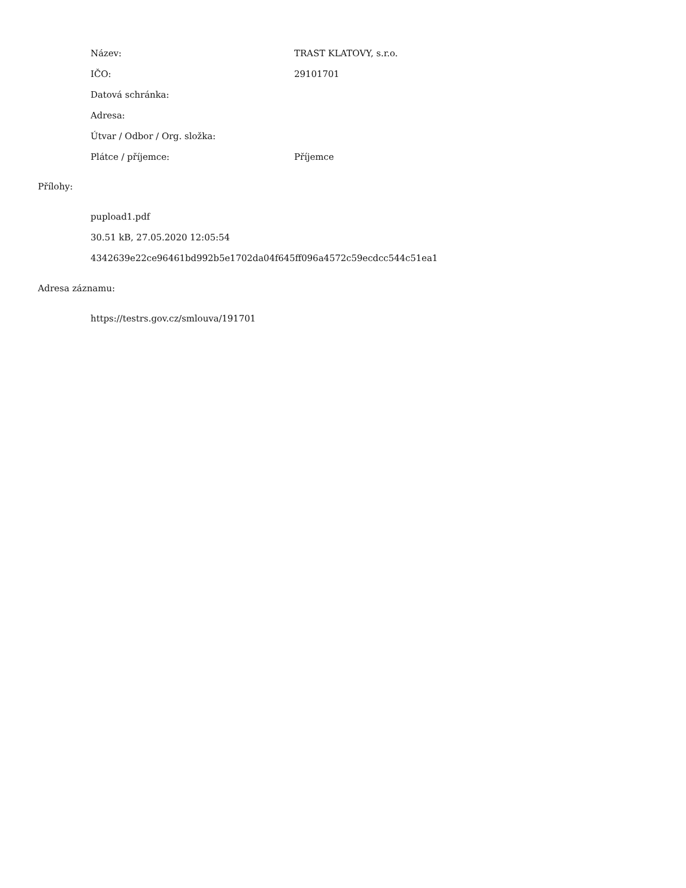| Název: | TRAST KLATOVY, s.r.o. |
| IČO: | 29101701 |
| Datová schránka: | |
| Adresa: | |
| Útvar / Odbor / Org. složka: | |
| Plátce / příjemce: | Příjemce |
Přílohy:
pupload1.pdf
30.51 kB, 27.05.2020 12:05:54
4342639e22ce96461bd992b5e1702da04f645ff096a4572c59ecdcc544c51ea1
Adresa záznamu:
https://testrs.gov.cz/smlouva/191701